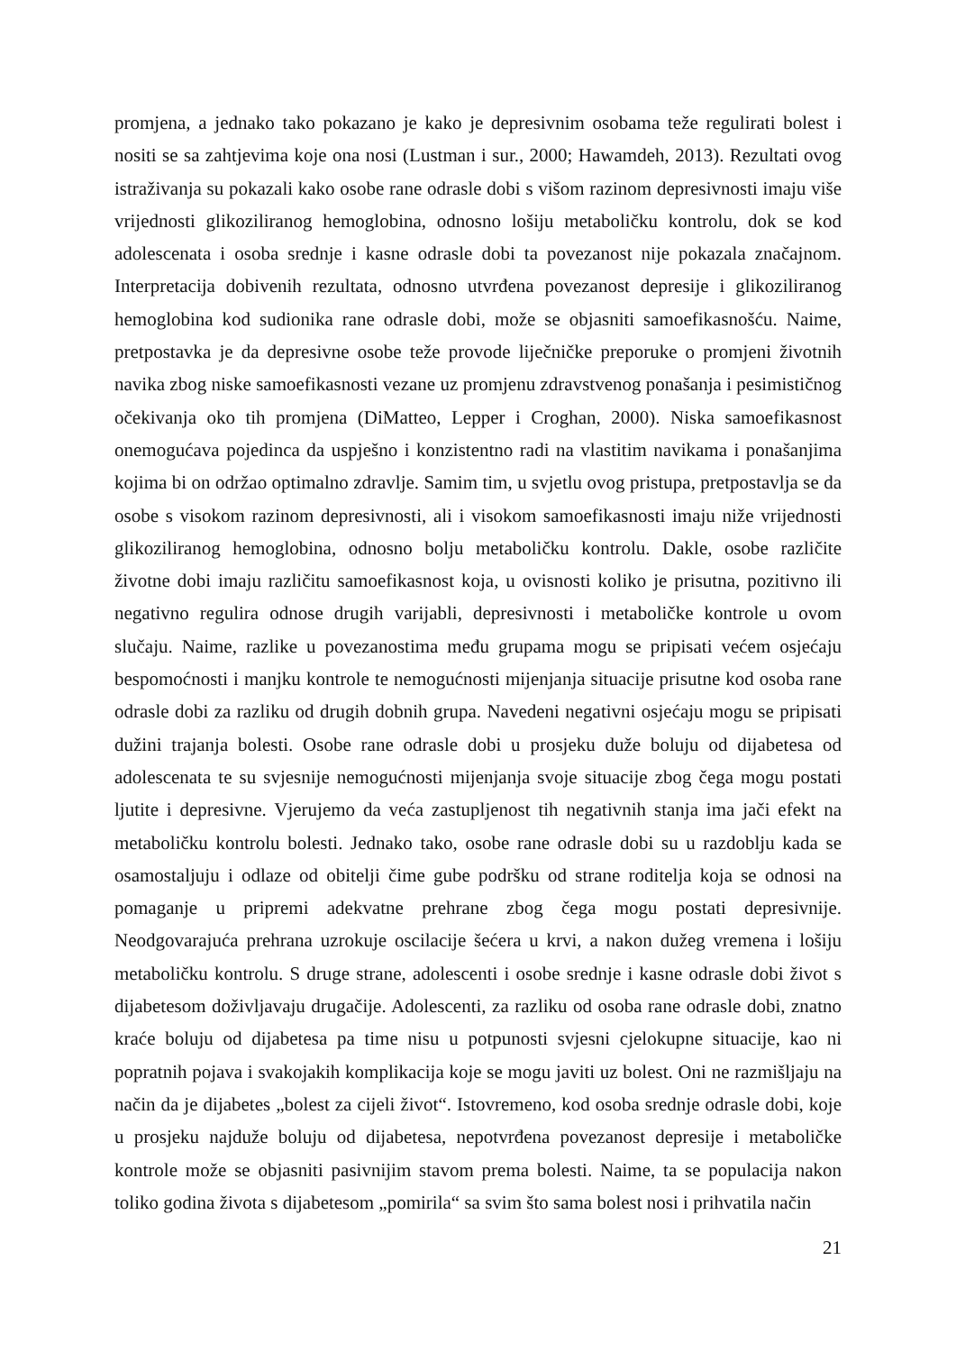promjena, a jednako tako pokazano je kako je depresivnim osobama teže regulirati bolest i nositi se sa zahtjevima koje ona nosi (Lustman i sur., 2000; Hawamdeh, 2013). Rezultati ovog istraživanja su pokazali kako osobe rane odrasle dobi s višom razinom depresivnosti imaju više vrijednosti glikoziliranog hemoglobina, odnosno lošiju metaboličku kontrolu, dok se kod adolescenata i osoba srednje i kasne odrasle dobi ta povezanost nije pokazala značajnom. Interpretacija dobivenih rezultata, odnosno utvrđena povezanost depresije i glikoziliranog hemoglobina kod sudionika rane odrasle dobi, može se objasniti samoefikasnošću. Naime, pretpostavka je da depresivne osobe teže provode liječničke preporuke o promjeni životnih navika zbog niske samoefikasnosti vezane uz promjenu zdravstvenog ponašanja i pesimističnog očekivanja oko tih promjena (DiMatteo, Lepper i Croghan, 2000). Niska samoefikasnost onemogućava pojedinca da uspješno i konzistentno radi na vlastitim navikama i ponašanjima kojima bi on održao optimalno zdravlje. Samim tim, u svjetlu ovog pristupa, pretpostavlja se da osobe s visokom razinom depresivnosti, ali i visokom samoefikasnosti imaju niže vrijednosti glikoziliranog hemoglobina, odnosno bolju metaboličku kontrolu. Dakle, osobe različite životne dobi imaju različitu samoefikasnost koja, u ovisnosti koliko je prisutna, pozitivno ili negativno regulira odnose drugih varijabli, depresivnosti i metaboličke kontrole u ovom slučaju. Naime, razlike u povezanostima među grupama mogu se pripisati većem osjećaju bespomoćnosti i manjku kontrole te nemogućnosti mijenjanja situacije prisutne kod osoba rane odrasle dobi za razliku od drugih dobnih grupa. Navedeni negativni osjećaju mogu se pripisati dužini trajanja bolesti. Osobe rane odrasle dobi u prosjeku duže boluju od dijabetesa od adolescenata te su svjesnije nemogućnosti mijenjanja svoje situacije zbog čega mogu postati ljutite i depresivne. Vjerujemo da veća zastupljenost tih negativnih stanja ima jači efekt na metaboličku kontrolu bolesti. Jednako tako, osobe rane odrasle dobi su u razdoblju kada se osamostaljuju i odlaze od obitelji čime gube podršku od strane roditelja koja se odnosi na pomaganje u pripremi adekvatne prehrane zbog čega mogu postati depresivnije. Neodgovarajuća prehrana uzrokuje oscilacije šećera u krvi, a nakon dužeg vremena i lošiju metaboličku kontrolu. S druge strane, adolescenti i osobe srednje i kasne odrasle dobi život s dijabetesom doživljavaju drugačije. Adolescenti, za razliku od osoba rane odrasle dobi, znatno kraće boluju od dijabetesa pa time nisu u potpunosti svjesni cjelokupne situacije, kao ni popratnih pojava i svakojakih komplikacija koje se mogu javiti uz bolest. Oni ne razmišljaju na način da je dijabetes „bolest za cijeli život“. Istovremeno, kod osoba srednje odrasle dobi, koje u prosjeku najduže boluju od dijabetesa, nepotvrđena povezanost depresije i metaboličke kontrole može se objasniti pasivnijim stavom prema bolesti. Naime, ta se populacija nakon toliko godina života s dijabetesom „pomirila“ sa svim što sama bolest nosi i prihvatila način
21